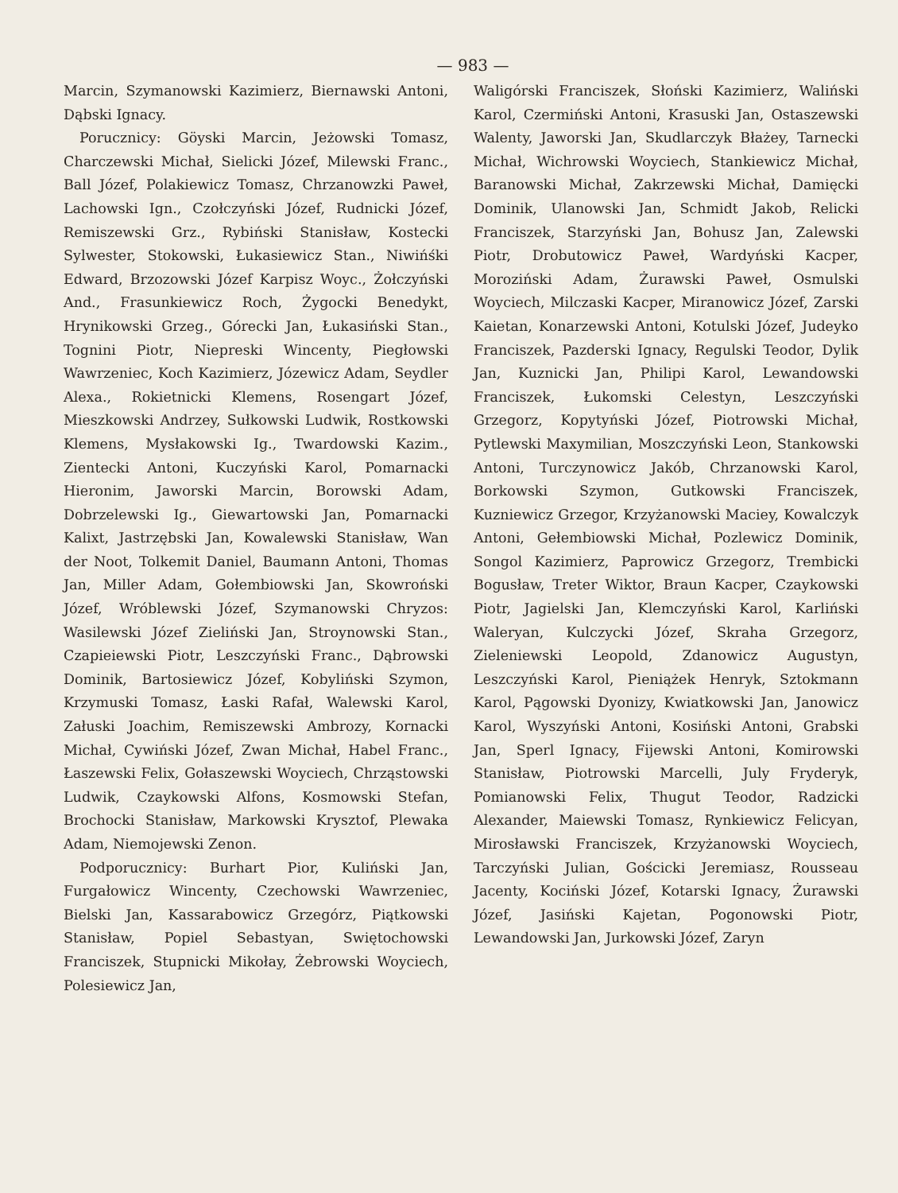— 983 —
Marcin, Szymanowski Kazimierz, Biernawski Antoni, Dąbski Ignacy.
Porucznicy: Göyski Marcin, Jeżowski Tomasz, Charczewski Michał, Sielicki Józef, Milewski Franc., Ball Józef, Polakiewicz Tomasz, Chrzanowzki Paweł, Lachowski Ign., Czołczyński Józef, Rudnicki Józef, Remiszewski Grz., Rybiński Stanisław, Kostecki Sylwester, Stokowski, Łukasiewicz Stan., Niwińśki Edward, Brzozowski Józef Karpisz Woyc., Żołczyński And., Frasunkiewicz Roch, Żygocki Benedykt, Hrynikowski Grzeg., Górecki Jan, Łukasiński Stan., Tognini Piotr, Niepreski Wincenty, Piegłowski Wawrzeniec, Koch Kazimierz, Józewicz Adam, Seydler Alexa., Rokietnicki Klemens, Rosengart Józef, Mieszkowski Andrzey, Sułkowski Ludwik, Rostkowski Klemens, Mysłakowski Ig., Twardowski Kazim., Zientecki Antoni, Kuczyński Karol, Pomarnacki Hieronim, Jaworski Marcin, Borowski Adam, Dobrzelewski Ig., Giewartowski Jan, Pomarnacki Kalixt, Jastrzębski Jan, Kowalewski Stanisław, Wan der Noot, Tolkemit Daniel, Baumann Antoni, Thomas Jan, Miller Adam, Gołembiowski Jan, Skowroński Józef, Wróblewski Józef, Szymanowski Chryzos: Wasilewski Józef Zieliński Jan, Stroynowski Stan., Czapieiewski Piotr, Leszczyński Franc., Dąbrowski Dominik, Bartosiewicz Józef, Kobyliński Szymon, Krzymuski Tomasz, Łaski Rafał, Walewski Karol, Załuski Joachim, Remiszewski Ambrozy, Kornacki Michał, Cywiński Józef, Zwan Michał, Habel Franc., Łaszewski Felix, Gołaszewski Woyciech, Chrząstowski Ludwik, Czaykowski Alfons, Kosmowski Stefan, Brochocki Stanisław, Markowski Krysztof, Plewaka Adam, Niemojewski Zenon.
Podporucznicy: Burhart Pior, Kuliński Jan, Furgałowicz Wincenty, Czechowski Wawrzeniec, Bielski Jan, Kassarabowicz Grzegórz, Piątkowski Stanisław, Popiel Sebastyan, Swiętochowski Franciszek, Stupnicki Mikołay, Żebrowski Woyciech, Polesiewicz Jan,
Waligórski Franciszek, Słoński Kazimierz, Waliński Karol, Czermiński Antoni, Krasuski Jan, Ostaszewski Walenty, Jaworski Jan, Skudlarczyk Błażey, Tarnecki Michał, Wichrowski Woyciech, Stankiewicz Michał, Baranowski Michał, Zakrzewski Michał, Damięcki Dominik, Ulanowski Jan, Schmidt Jakob, Relicki Franciszek, Starzyński Jan, Bohusz Jan, Zalewski Piotr, Drobutowicz Paweł, Wardyński Kacper, Moroziński Adam, Żurawski Paweł, Osmulski Woyciech, Milczaski Kacper, Miranowicz Józef, Zarski Kaietan, Konarzewski Antoni, Kotulski Józef, Judeyko Franciszek, Pazderski Ignacy, Regulski Teodor, Dylik Jan, Kuznicki Jan, Philipi Karol, Lewandowski Franciszek, Łukomski Celestyn, Leszczyński Grzegorz, Kopytyński Józef, Piotrowski Michał, Pytlewski Maxymilian, Moszczyński Leon, Stankowski Antoni, Turczynowicz Jakób, Chrzanowski Karol, Borkowski Szymon, Gutkowski Franciszek, Kuzniewicz Grzegor, Krzyżanowski Maciey, Kowalczyk Antoni, Gełembiowski Michał, Pozlewicz Dominik, Songol Kazimierz, Paprowicz Grzegorz, Trembicki Bogusław, Treter Wiktor, Braun Kacper, Czaykowski Piotr, Jagielski Jan, Klemczyński Karol, Karliński Waleryan, Kulczycki Józef, Skraha Grzegorz, Zieleniewski Leopold, Zdanowicz Augustyn, Leszczyński Karol, Pieniążek Henryk, Sztokmann Karol, Pągowski Dyonizy, Kwiatkowski Jan, Janowicz Karol, Wyszyński Antoni, Kosiński Antoni, Grabski Jan, Sperl Ignacy, Fijewski Antoni, Komirowski Stanisław, Piotrowski Marcelli, July Fryderyk, Pomianowski Felix, Thugut Teodor, Radzicki Alexander, Maiewski Tomasz, Rynkiewicz Felicyan, Mirosławski Franciszek, Krzyżanowski Woyciech, Tarczyński Julian, Gościcki Jeremiasz, Rousseau Jacenty, Kociński Józef, Kotarski Ignacy, Żurawski Józef, Jasiński Kajetan, Pogonowski Piotr, Lewandowski Jan, Jurkowski Józef, Zaryn